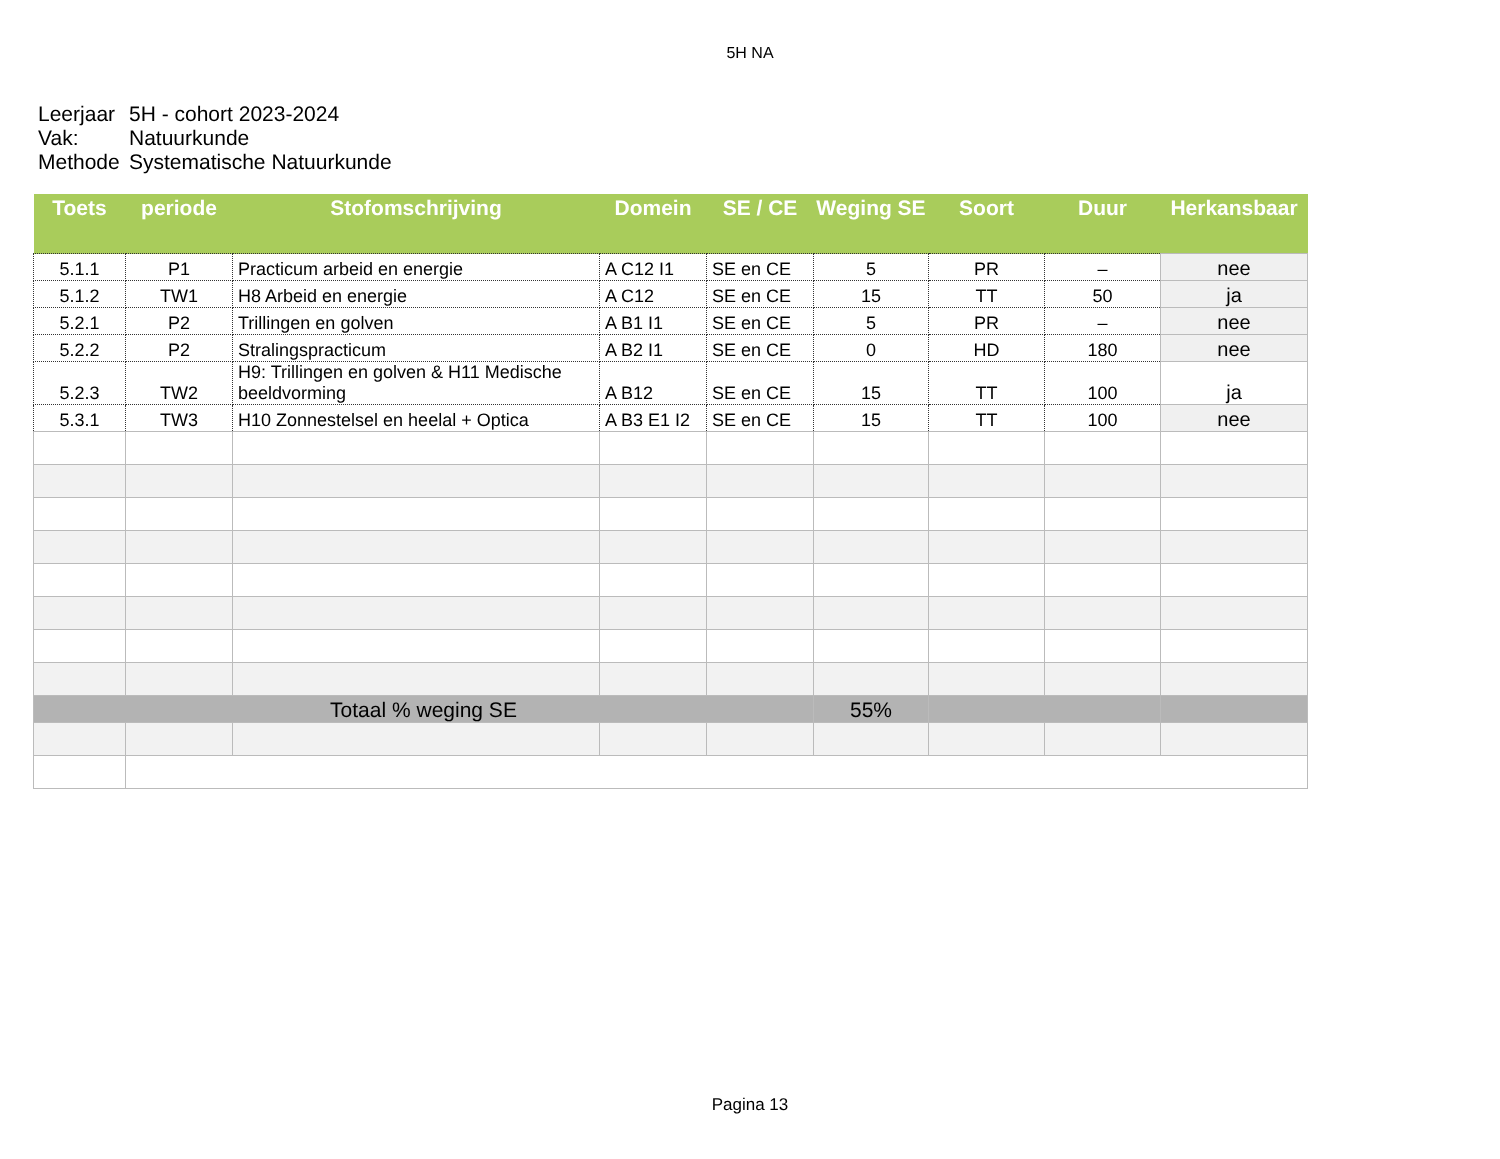5H NA
Leerjaar 5H - cohort 2023-2024
Vak: Natuurkunde
Methode Systematische Natuurkunde
| Toets | periode | Stofomschrijving | Domein | SE / CE | Weging SE | Soort | Duur | Herkansbaar |
| --- | --- | --- | --- | --- | --- | --- | --- | --- |
| 5.1.1 | P1 | Practicum arbeid en energie | A C12 I1 | SE en CE | 5 | PR | – | nee |
| 5.1.2 | TW1 | H8 Arbeid en energie | A C12 | SE en CE | 15 | TT | 50 | ja |
| 5.2.1 | P2 | Trillingen en golven | A B1 I1 | SE en CE | 5 | PR | – | nee |
| 5.2.2 | P2 | Stralingspracticum | A B2 I1 | SE en CE | 0 | HD | 180 | nee |
| 5.2.3 | TW2 | H9: Trillingen en golven & H11 Medische beeldvorming | A B12 | SE en CE | 15 | TT | 100 | ja |
| 5.3.1 | TW3 | H10 Zonnestelsel en heelal + Optica | A B3 E1 I2 | SE en CE | 15 | TT | 100 | nee |
| Totaal % weging SE | | | | | 55% | | | |
Pagina 13